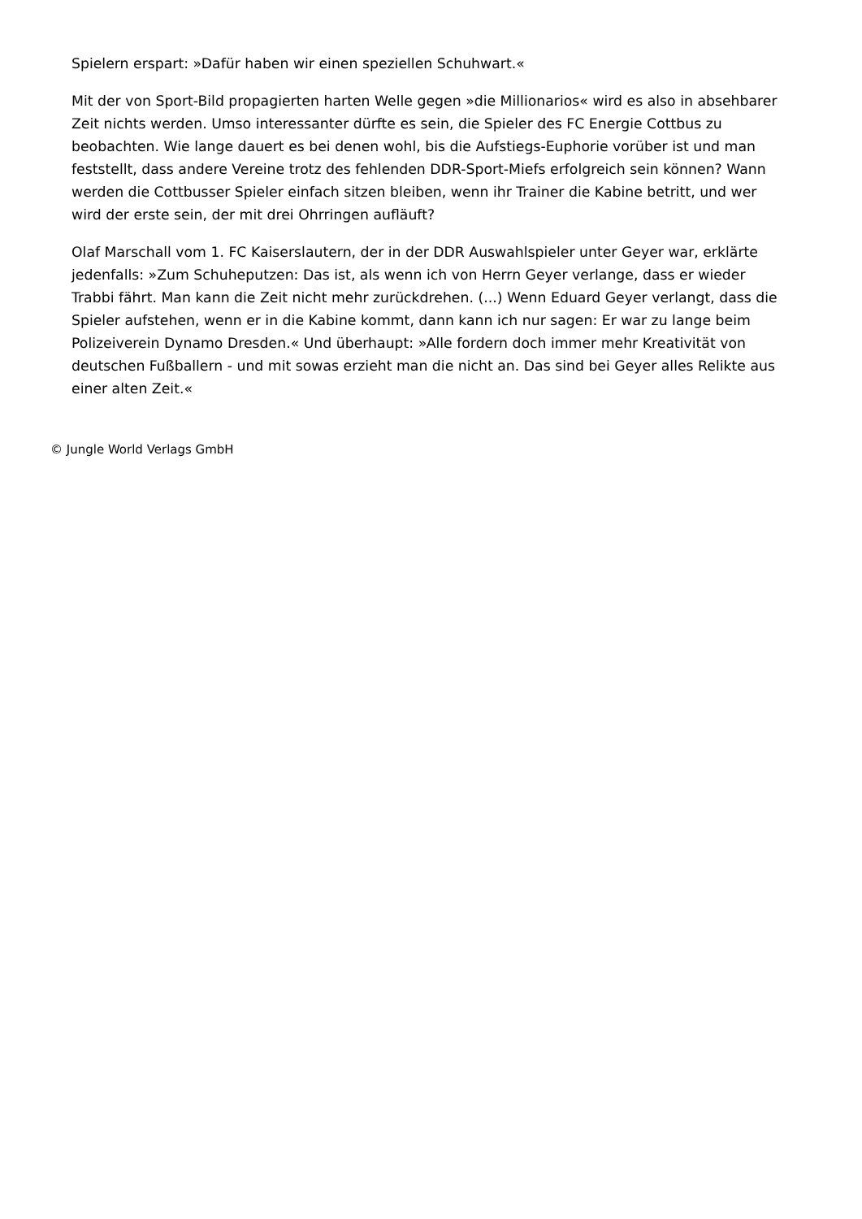Spielern erspart: »Dafür haben wir einen speziellen Schuhwart.«
Mit der von Sport-Bild propagierten harten Welle gegen »die Millionarios« wird es also in absehbarer Zeit nichts werden. Umso interessanter dürfte es sein, die Spieler des FC Energie Cottbus zu beobachten. Wie lange dauert es bei denen wohl, bis die Aufstiegs-Euphorie vorüber ist und man feststellt, dass andere Vereine trotz des fehlenden DDR-Sport-Miefs erfolgreich sein können? Wann werden die Cottbusser Spieler einfach sitzen bleiben, wenn ihr Trainer die Kabine betritt, und wer wird der erste sein, der mit drei Ohrringen aufläuft?
Olaf Marschall vom 1. FC Kaiserslautern, der in der DDR Auswahlspieler unter Geyer war, erklärte jedenfalls: »Zum Schuheputzen: Das ist, als wenn ich von Herrn Geyer verlange, dass er wieder Trabbi fährt. Man kann die Zeit nicht mehr zurückdrehen. (...) Wenn Eduard Geyer verlangt, dass die Spieler aufstehen, wenn er in die Kabine kommt, dann kann ich nur sagen: Er war zu lange beim Polizeiverein Dynamo Dresden.« Und überhaupt: »Alle fordern doch immer mehr Kreativität von deutschen Fußballern - und mit sowas erzieht man die nicht an. Das sind bei Geyer alles Relikte aus einer alten Zeit.«
© Jungle World Verlags GmbH